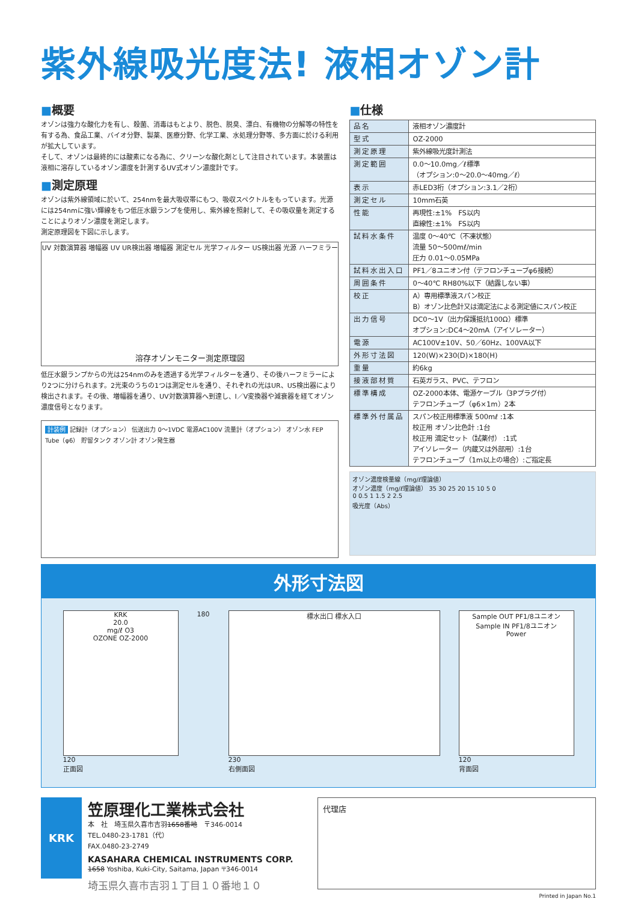紫外線吸光度法! 液相オゾン計
■概要
オゾンは強力な酸化力を有し、殺菌、消毒はもとより、脱色、脱臭、漂白、有機物の分解等の特性を有する為、食品工業、バイオ分野、製薬、医療分野、化学工業、水処理分野等、多方面に於ける利用が拡大しています。
そして、オゾンは最終的には酸素になる為に、クリーンな酸化剤として注目されています。本装置は液相に溶存しているオゾン濃度を計測するUV式オゾン濃度計です。
■測定原理
オゾンは紫外線領域に於いて、254nmを最大吸収帯にもつ、吸収スペクトルをもっています。光源には254nmに強い輝線をもつ低圧水銀ランプを使用し、紫外線を照射して、その吸収量を測定することによりオゾン濃度を測定します。
測定原理図を下図に示します。
UV 対数演算器 増幅器 UV UR検出器 増幅器 測定セル 光学フィルター US検出器 光源 ハーフミラー
溶存オゾンモニター測定原理図
低圧水銀ランプからの光は254nmのみを透過する光学フィルターを通り、その後ハーフミラーにより2つに分けられます。2光束のうちの1つは測定セルを通り、それぞれの光はUR、US検出器により検出されます。その後、増幅器を通り、UV対数演算器へ到達し、I／V変換器や減衰器を経てオゾン濃度信号となります。
計装例 記録計（オプション） 伝送出力 0～1VDC 電源AC100V 流量計（オプション） オゾン水 FEP Tube（φ6） 貯留タンク オゾン計 オゾン発生器
■仕様
| 品名 | 液相オゾン濃度計 |
| 型式 | OZ-2000 |
| 測定原理 | 紫外線吸光度計測法 |
| 測定範囲 | 0.0～10.0mg／ℓ標準 （オプション:0～20.0～40mg／ℓ） |
| 表示 | 赤LED3桁（オプション:3.1／2桁） |
| 測定セル | 10mm石英 |
| 性能 | 再現性:±1% FS以内 直線性:±1% FS以内 |
| 試料水条件 | 温度 0～40℃（不凍状態） 流量 50～500mℓ/min 圧力 0.01～0.05MPa |
| 試料水出入口 | PF1／8ユニオン付（テフロンチューブφ6接続） |
| 周囲条件 | 0～40℃ RH80%以下（結露しない事） |
| 校正 | A）専用標準液スパン校正 B）オゾン比色計又は滴定法による測定値にスパン校正 |
| 出力信号 | DC0～1V（出力保護抵抗100Ω）標準 オプション:DC4～20mA（アイソレーター） |
| 電源 | AC100V±10V、50／60Hz、100VA以下 |
| 外形寸法図 | 120(W)×230(D)×180(H) |
| 重量 | 約6kg |
| 接液部材質 | 石英ガラス、PVC、テフロン |
| 標準構成 | OZ-2000本体、電源ケーブル（3Pプラグ付） テフロンチューブ（φ6×1m）2本 |
| 標準外付属品 | スパン校正用標準液 500mℓ :1本 校正用 オゾン比色計 :1台 校正用 滴定セット（試薬付） :1式 アイソレーター（内蔵又は外部用）:1台 テフロンチューブ（1m以上の場合）:ご指定長 |
オゾン濃度検量線（mg/ℓ理論値）
オゾン濃度（mg/ℓ理論値） 35 30 25 20 15 10 5 0
0 0.5 1 1.5 2 2.5
吸光度（Abs）
外形寸法図
KRK
20.0
mg/ℓ O3
OZONE OZ-2000
120
正面図
180
標水出口 標水入口
230
右側面図
Sample OUT PF1/8ユニオン
Sample IN PF1/8ユニオン
Power
120
背面図
KRK
笠原理化工業株式会社
本　社　埼玉県久喜市吉羽1658番地　〒346-0014
TEL.0480-23-1781（代）
FAX.0480-23-2749
KASAHARA CHEMICAL INSTRUMENTS CORP.
1658 Yoshiba, Kuki-City, Saitama, Japan 〒346-0014
埼玉県久喜市吉羽１丁目１０番地１０
代理店
Printed in Japan No.1